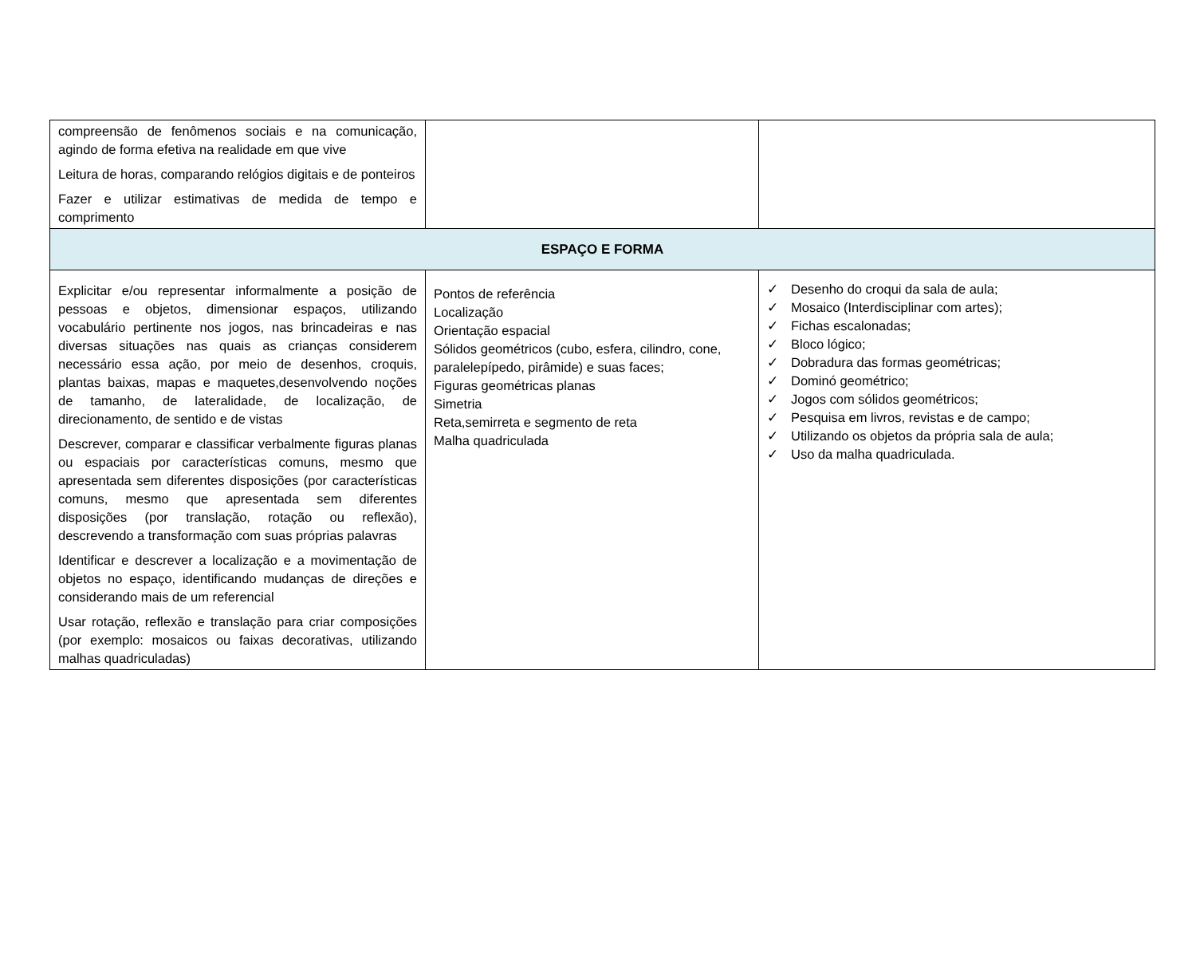| compreensão de fenômenos sociais e na comunicação, agindo de forma efetiva na realidade em que vive Leitura de horas, comparando relógios digitais e de ponteiros Fazer e utilizar estimativas de medida de tempo e comprimento | | |
| ESPAÇO E FORMA | | |
| Explicitar e/ou representar informalmente a posição de pessoas e objetos, dimensionar espaços, utilizando vocabulário pertinente nos jogos, nas brincadeiras e nas diversas situações nas quais as crianças considerem necessário essa ação, por meio de desenhos, croquis, plantas baixas, mapas e maquetes,desenvolvendo noções de tamanho, de lateralidade, de localização, de direcionamento, de sentido e de vistas Descrever, comparar e classificar verbalmente figuras planas ou espaciais por características comuns, mesmo que apresentada sem diferentes disposições (por características comuns, mesmo que apresentada sem diferentes disposições (por translação, rotação ou reflexão), descrevendo a transformação com suas próprias palavras Identificar e descrever a localização e a movimentação de objetos no espaço, identificando mudanças de direções e considerando mais de um referencial Usar rotação, reflexão e translação para criar composições (por exemplo: mosaicos ou faixas decorativas, utilizando malhas quadriculadas) | Pontos de referência Localização Orientação espacial Sólidos geométricos (cubo, esfera, cilindro, cone, paralelepípedo, pirâmide) e suas faces; Figuras geométricas planas Simetria Reta,semirreta e segmento de reta Malha quadriculada | ✓ Desenho do croqui da sala de aula; ✓ Mosaico (Interdisciplinar com artes); ✓ Fichas escalonadas; ✓ Bloco lógico; ✓ Dobradura das formas geométricas; ✓ Dominó geométrico; ✓ Jogos com sólidos geométricos; ✓ Pesquisa em livros, revistas e de campo; ✓ Utilizando os objetos da própria sala de aula; ✓ Uso da malha quadriculada. |